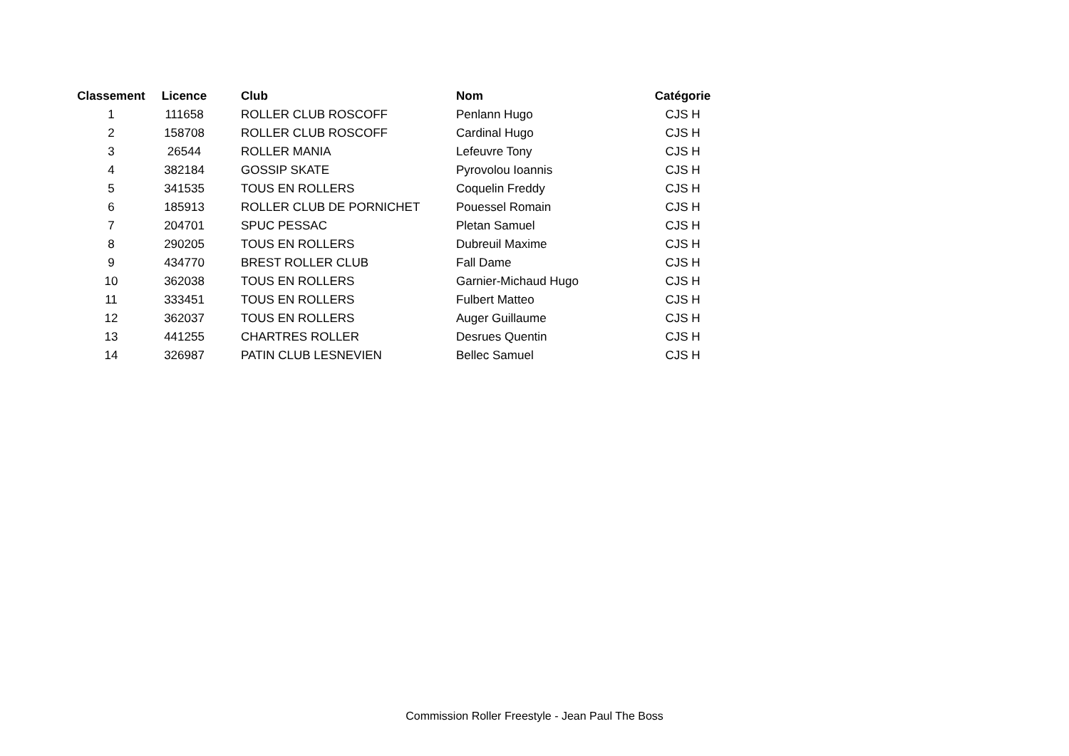| Classement | Licence | Club | Nom | Catégorie |
| --- | --- | --- | --- | --- |
| 1 | 111658 | ROLLER CLUB ROSCOFF | Penlann Hugo | CJS H |
| 2 | 158708 | ROLLER CLUB ROSCOFF | Cardinal Hugo | CJS H |
| 3 | 26544 | ROLLER MANIA | Lefeuvre Tony | CJS H |
| 4 | 382184 | GOSSIP SKATE | Pyrovolou Ioannis | CJS H |
| 5 | 341535 | TOUS EN ROLLERS | Coquelin Freddy | CJS H |
| 6 | 185913 | ROLLER CLUB DE PORNICHET | Pouessel Romain | CJS H |
| 7 | 204701 | SPUC PESSAC | Pletan Samuel | CJS H |
| 8 | 290205 | TOUS EN ROLLERS | Dubreuil Maxime | CJS H |
| 9 | 434770 | BREST ROLLER CLUB | Fall Dame | CJS H |
| 10 | 362038 | TOUS EN ROLLERS | Garnier-Michaud Hugo | CJS H |
| 11 | 333451 | TOUS EN ROLLERS | Fulbert Matteo | CJS H |
| 12 | 362037 | TOUS EN ROLLERS | Auger Guillaume | CJS H |
| 13 | 441255 | CHARTRES ROLLER | Desrues Quentin | CJS H |
| 14 | 326987 | PATIN CLUB LESNEVIEN | Bellec Samuel | CJS H |
Commission Roller Freestyle - Jean Paul The Boss